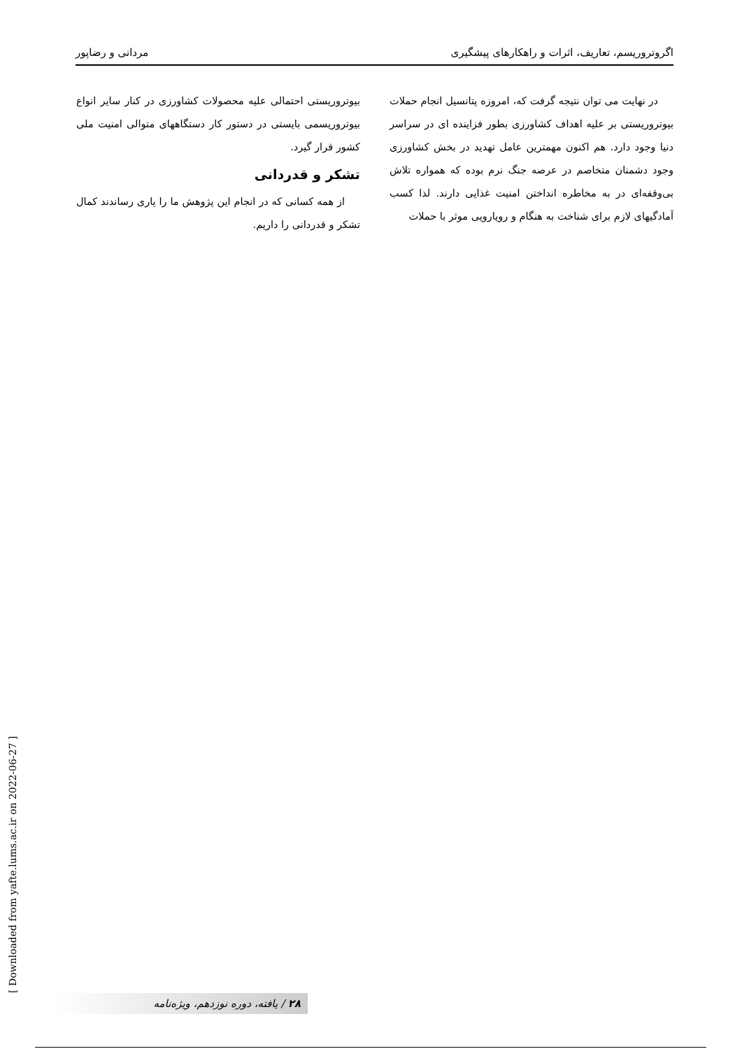اگروتروریسم، تعاریف، اثرات و راهکارهای پیشگیری مردانی و رضاپور
در نهایت می توان نتیجه گرفت که، امروزه پتانسیل انجام حملات بیوتروریستی بر علیه اهداف کشاورزی بطور فزاینده ای در سراسر دنیا وجود دارد. هم اکنون مهمترین عامل تهدید در بخش کشاورزی وجود دشمنان متخاصم در عرصه جنگ نرم بوده که همواره تلاش بی‌وقفه‌ای در به مخاطره انداختن امنیت غذایی دارند. لذا کسب آمادگیهای لازم برای شناخت به هنگام و رویارویی موثر با حملات
بیوتروریستی احتمالی علیه محصولات کشاورزی در کنار سایر انواع بیوتروریسمی بایستی در دستور کار دستگاههای متوالی امنیت ملی کشور قرار گیرد.
تشکر و قدردانی
از همه کسانی که در انجام این پژوهش ما را یاری رساندند کمال تشکر و قدردانی را داریم.
[ Downloaded from yafte.lums.ac.ir on 2022-06-27 ] ۲۸ / یافته، دوره نوزدهم، ویژه‌نامه